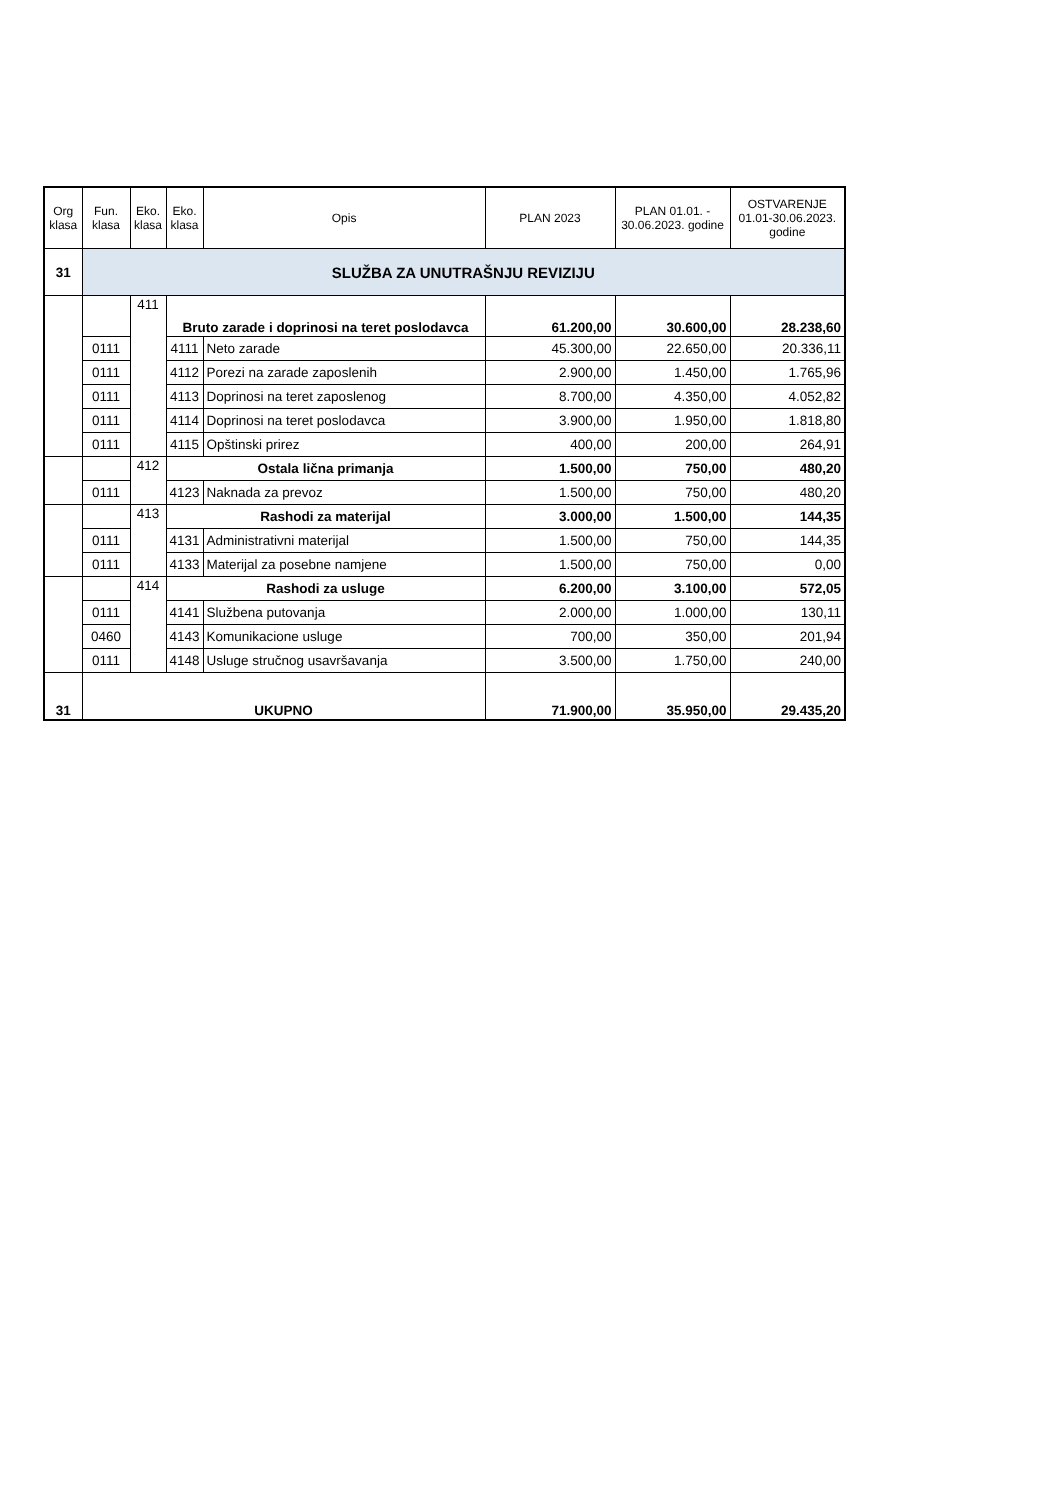| Org klasa | Fun. klasa | Eko. klasa | Eko. klasa | Opis | PLAN 2023 | PLAN 01.01. - 30.06.2023. godine | OSTVARENJE 01.01-30.06.2023. godine |
| --- | --- | --- | --- | --- | --- | --- | --- |
| 31 | SLUŽBA ZA UNUTRAŠNJU REVIZIJU | | | | | | |
| | | 411 | Bruto zarade i doprinosi na teret poslodavca | | 61.200,00 | 30.600,00 | 28.238,60 |
| | 0111 | | 4111 | Neto zarade | 45.300,00 | 22.650,00 | 20.336,11 |
| | 0111 | | 4112 | Porezi na zarade zaposlenih | 2.900,00 | 1.450,00 | 1.765,96 |
| | 0111 | | 4113 | Doprinosi na teret zaposlenog | 8.700,00 | 4.350,00 | 4.052,82 |
| | 0111 | | 4114 | Doprinosi na teret poslodavca | 3.900,00 | 1.950,00 | 1.818,80 |
| | 0111 | | 4115 | Opštinski prirez | 400,00 | 200,00 | 264,91 |
| | | 412 | Ostala lična primanja | | 1.500,00 | 750,00 | 480,20 |
| | 0111 | | 4123 | Naknada za prevoz | 1.500,00 | 750,00 | 480,20 |
| | | 413 | Rashodi za materijal | | 3.000,00 | 1.500,00 | 144,35 |
| | 0111 | | 4131 | Administrativni materijal | 1.500,00 | 750,00 | 144,35 |
| | 0111 | | 4133 | Materijal za posebne namjene | 1.500,00 | 750,00 | 0,00 |
| | | 414 | Rashodi za usluge | | 6.200,00 | 3.100,00 | 572,05 |
| | 0111 | | 4141 | Službena putovanja | 2.000,00 | 1.000,00 | 130,11 |
| | 0460 | | 4143 | Komunikacione usluge | 700,00 | 350,00 | 201,94 |
| | 0111 | | 4148 | Usluge stručnog usavršavanja | 3.500,00 | 1.750,00 | 240,00 |
| 31 | UKUPNO | | | | 71.900,00 | 35.950,00 | 29.435,20 |